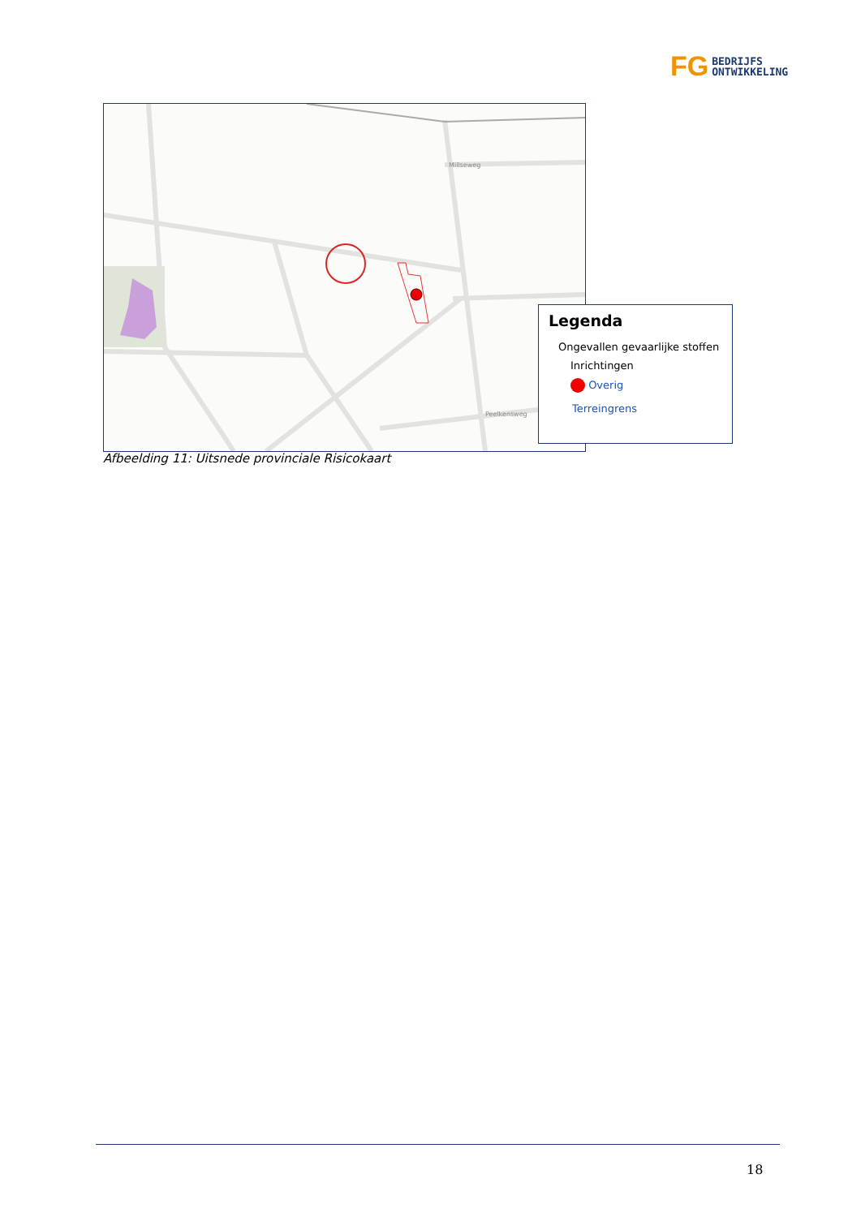FG
BEDRIJFS
ONTWIKKELING
Millseweg
Peelkensweg
Legenda
Ongevallen gevaarlijke stoffen
Inrichtingen
Overig
Terreingrens
Afbeelding 11: Uitsnede provinciale Risicokaart
18